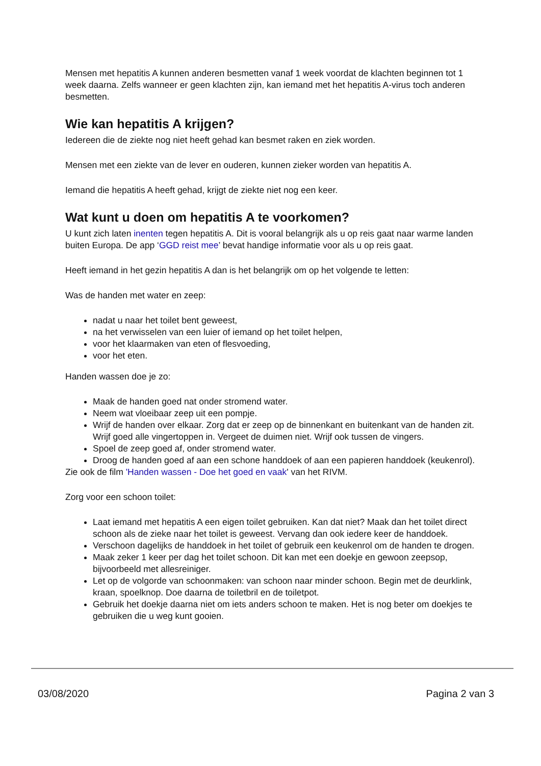Mensen met hepatitis A kunnen anderen besmetten vanaf 1 week voordat de klachten beginnen tot 1 week daarna. Zelfs wanneer er geen klachten zijn, kan iemand met het hepatitis A-virus toch anderen besmetten.
Wie kan hepatitis A krijgen?
Iedereen die de ziekte nog niet heeft gehad kan besmet raken en ziek worden.
Mensen met een ziekte van de lever en ouderen, kunnen zieker worden van hepatitis A.
Iemand die hepatitis A heeft gehad, krijgt de ziekte niet nog een keer.
Wat kunt u doen om hepatitis A te voorkomen?
U kunt zich laten inenten tegen hepatitis A. Dit is vooral belangrijk als u op reis gaat naar warme landen buiten Europa. De app ‘GGD reist mee’ bevat handige informatie voor als u op reis gaat.
Heeft iemand in het gezin hepatitis A dan is het belangrijk om op het volgende te letten:
Was de handen met water en zeep:
nadat u naar het toilet bent geweest,
na het verwisselen van een luier of iemand op het toilet helpen,
voor het klaarmaken van eten of flesvoeding,
voor het eten.
Handen wassen doe je zo:
Maak de handen goed nat onder stromend water.
Neem wat vloeibaar zeep uit een pompje.
Wrijf de handen over elkaar. Zorg dat er zeep op de binnenkant en buitenkant van de handen zit. Wrijf goed alle vingertoppen in. Vergeet de duimen niet. Wrijf ook tussen de vingers.
Spoel de zeep goed af, onder stromend water.
Droog de handen goed af aan een schone handdoek of aan een papieren handdoek (keukenrol).
Zie ook de film 'Handen wassen - Doe het goed en vaak' van het RIVM.
Zorg voor een schoon toilet:
Laat iemand met hepatitis A een eigen toilet gebruiken. Kan dat niet? Maak dan het toilet direct schoon als de zieke naar het toilet is geweest. Vervang dan ook iedere keer de handdoek.
Verschoon dagelijks de handdoek in het toilet of gebruik een keukenrol om de handen te drogen.
Maak zeker 1 keer per dag het toilet schoon. Dit kan met een doekje en gewoon zeepsop, bijvoorbeeld met allesreiniger.
Let op de volgorde van schoonmaken: van schoon naar minder schoon. Begin met de deurklink, kraan, spoelknop. Doe daarna de toiletbril en de toiletpot.
Gebruik het doekje daarna niet om iets anders schoon te maken. Het is nog beter om doekjes te gebruiken die u weg kunt gooien.
03/08/2020 Pagina 2 van 3